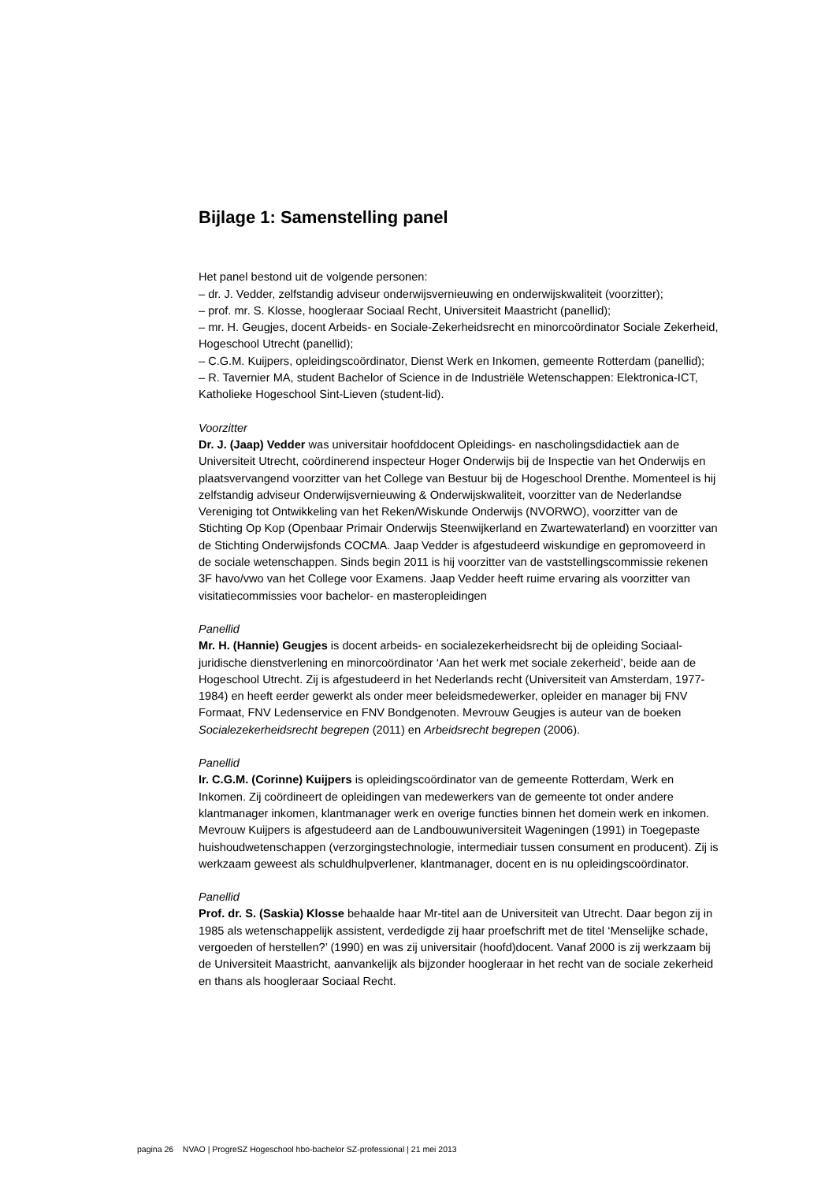Bijlage 1: Samenstelling panel
Het panel bestond uit de volgende personen:
– dr. J. Vedder, zelfstandig adviseur onderwijsvernieuwing en onderwijskwaliteit (voorzitter);
– prof. mr. S. Klosse, hoogleraar Sociaal Recht, Universiteit Maastricht (panellid);
– mr. H. Geugjes, docent Arbeids- en Sociale-Zekerheidsrecht en minorcoördinator Sociale Zekerheid, Hogeschool Utrecht (panellid);
– C.G.M. Kuijpers, opleidingscoördinator, Dienst Werk en Inkomen, gemeente Rotterdam (panellid);
– R. Tavernier MA, student Bachelor of Science in de Industriële Wetenschappen: Elektronica-ICT, Katholieke Hogeschool Sint-Lieven (student-lid).
Voorzitter
Dr. J. (Jaap) Vedder was universitair hoofddocent Opleidings- en nascholingsdidactiek aan de Universiteit Utrecht, coördinerend inspecteur Hoger Onderwijs bij de Inspectie van het Onderwijs en plaatsvervangend voorzitter van het College van Bestuur bij de Hogeschool Drenthe. Momenteel is hij zelfstandig adviseur Onderwijsvernieuwing & Onderwijskwaliteit, voorzitter van de Nederlandse Vereniging tot Ontwikkeling van het Reken/Wiskunde Onderwijs (NVORWO), voorzitter van de Stichting Op Kop (Openbaar Primair Onderwijs Steenwijkerland en Zwartewaterland) en voorzitter van de Stichting Onderwijsfonds COCMA. Jaap Vedder is afgestudeerd wiskundige en gepromoveerd in de sociale wetenschappen. Sinds begin 2011 is hij voorzitter van de vaststellingscommissie rekenen 3F havo/vwo van het College voor Examens. Jaap Vedder heeft ruime ervaring als voorzitter van visitatiecommissies voor bachelor- en masteropleidingen
Panellid
Mr. H. (Hannie) Geugjes is docent arbeids- en socialezekerheidsrecht bij de opleiding Sociaal-juridische dienstverlening en minorcoördinator ‘Aan het werk met sociale zekerheid’, beide aan de Hogeschool Utrecht. Zij is afgestudeerd in het Nederlands recht (Universiteit van Amsterdam, 1977-1984) en heeft eerder gewerkt als onder meer beleidsmedewerker, opleider en manager bij FNV Formaat, FNV Ledenservice en FNV Bondgenoten. Mevrouw Geugjes is auteur van de boeken Socialezekerheidsrecht begrepen (2011) en Arbeidsrecht begrepen (2006).
Panellid
Ir. C.G.M. (Corinne) Kuijpers is opleidingscoördinator van de gemeente Rotterdam, Werk en Inkomen. Zij coördineert de opleidingen van medewerkers van de gemeente tot onder andere klantmanager inkomen, klantmanager werk en overige functies binnen het domein werk en inkomen. Mevrouw Kuijpers is afgestudeerd aan de Landbouwuniversiteit Wageningen (1991) in Toegepaste huishoudwetenschappen (verzorgingstechnologie, intermediair tussen consument en producent). Zij is werkzaam geweest als schuldhulpverlener, klantmanager, docent en is nu opleidingscoördinator.
Panellid
Prof. dr. S. (Saskia) Klosse behaalde haar Mr-titel aan de Universiteit van Utrecht. Daar begon zij in 1985 als wetenschappelijk assistent, verdedigde zij haar proefschrift met de titel ‘Menselijke schade, vergoeden of herstellen?’ (1990) en was zij universitair (hoofd)docent. Vanaf 2000 is zij werkzaam bij de Universiteit Maastricht, aanvankelijk als bijzonder hoogleraar in het recht van de sociale zekerheid en thans als hoogleraar Sociaal Recht.
pagina 26 NVAO | ProgreSZ Hogeschool hbo-bachelor SZ-professional | 21 mei 2013